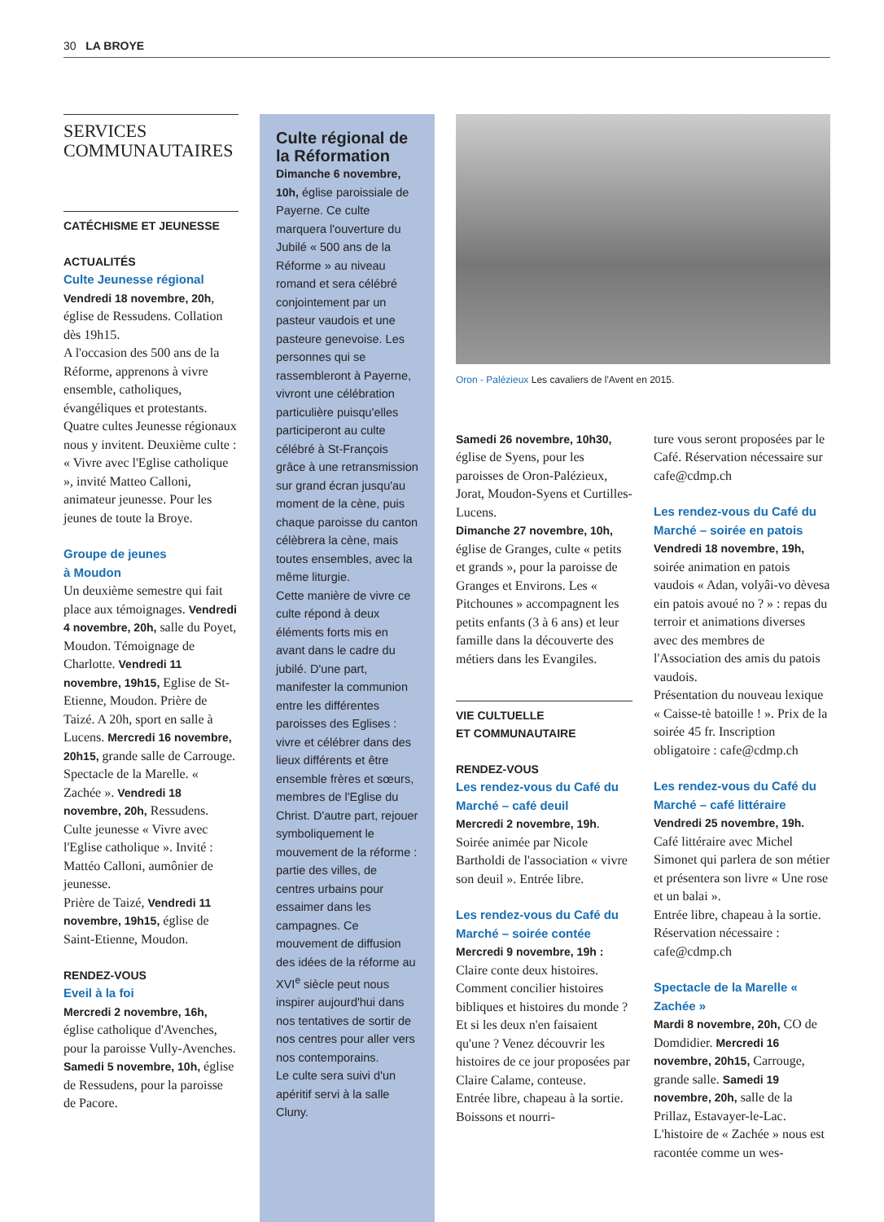30 LA BROYE
SERVICES
COMMUNAUTAIRES
CATÉCHISME ET JEUNESSE
ACTUALITÉS
Culte Jeunesse régional
Vendredi 18 novembre, 20h, église de Ressudens. Collation dès 19h15.
A l'occasion des 500 ans de la Réforme, apprenons à vivre ensemble, catholiques, évangéliques et protestants. Quatre cultes Jeunesse régionaux nous y invitent. Deuxième culte : « Vivre avec l'Eglise catholique », invité Matteo Calloni, animateur jeunesse. Pour les jeunes de toute la Broye.
Groupe de jeunes
à Moudon
Un deuxième semestre qui fait place aux témoignages. Vendredi 4 novembre, 20h, salle du Poyet, Moudon. Témoignage de Charlotte. Vendredi 11 novembre, 19h15, Eglise de St-Etienne, Moudon. Prière de Taizé. A 20h, sport en salle à Lucens. Mercredi 16 novembre, 20h15, grande salle de Carrouge. Spectacle de la Marelle. « Zachée ». Vendredi 18 novembre, 20h, Ressudens. Culte jeunesse « Vivre avec l'Eglise catholique ». Invité : Mattéo Calloni, aumônier de jeunesse.
Prière de Taizé, Vendredi 11 novembre, 19h15, église de Saint-Etienne, Moudon.
RENDEZ-VOUS
Eveil à la foi
Mercredi 2 novembre, 16h, église catholique d'Avenches, pour la paroisse Vully-Avenches.
Samedi 5 novembre, 10h, église de Ressudens, pour la paroisse de Pacore.
Culte régional de la Réformation
Dimanche 6 novembre, 10h, église paroissiale de Payerne. Ce culte marquera l'ouverture du Jubilé « 500 ans de la Réforme » au niveau romand et sera célébré conjointement par un pasteur vaudois et une pasteure genevoise. Les personnes qui se rassembleront à Payerne, vivront une célébration particulière puisqu'elles participeront au culte célébré à St-François grâce à une retransmission sur grand écran jusqu'au moment de la cène, puis chaque paroisse du canton célèbrera la cène, mais toutes ensembles, avec la même liturgie.
Cette manière de vivre ce culte répond à deux éléments forts mis en avant dans le cadre du jubilé. D'une part, manifester la communion entre les différentes paroisses des Eglises : vivre et célébrer dans des lieux différents et être ensemble frères et sœurs, membres de l'Eglise du Christ. D'autre part, rejouer symboliquement le mouvement de la réforme : partie des villes, de centres urbains pour essaimer dans les campagnes. Ce mouvement de diffusion des idées de la réforme au XVI<sup>e</sup> siècle peut nous inspirer aujourd'hui dans nos tentatives de sortir de nos centres pour aller vers nos contemporains.
Le culte sera suivi d'un apéritif servi à la salle Cluny.
Oron - Palézieux Les cavaliers de l'Avent en 2015.
Samedi 26 novembre, 10h30, église de Syens, pour les paroisses de Oron-Palézieux, Jorat, Moudon-Syens et Curtilles-Lucens.
Dimanche 27 novembre, 10h, église de Granges, culte « petits et grands », pour la paroisse de Granges et Environs. Les « Pitchounes » accompagnent les petits enfants (3 à 6 ans) et leur famille dans la découverte des métiers dans les Evangiles.
VIE CULTUELLE
ET COMMUNAUTAIRE
RENDEZ-VOUS
Les rendez-vous du Café du Marché – café deuil
Mercredi 2 novembre, 19h. Soirée animée par Nicole Bartholdi de l'association « vivre son deuil ». Entrée libre.
Les rendez-vous du Café du Marché – soirée contée
Mercredi 9 novembre, 19h : Claire conte deux histoires. Comment concilier histoires bibliques et histoires du monde ? Et si les deux n'en faisaient qu'une ? Venez découvrir les histoires de ce jour proposées par Claire Calame, conteuse.
Entrée libre, chapeau à la sortie. Boissons et nourri-
ture vous seront proposées par le Café. Réservation nécessaire sur cafe@cdmp.ch
Les rendez-vous du Café du Marché – soirée en patois
Vendredi 18 novembre, 19h, soirée animation en patois vaudois « Adan, volyâi-vo dèvesa ein patois avoué no ? » : repas du terroir et animations diverses avec des membres de l'Association des amis du patois vaudois.
Présentation du nouveau lexique « Caisse-tè batoille ! ». Prix de la soirée 45 fr. Inscription obligatoire : cafe@cdmp.ch
Les rendez-vous du Café du Marché – café littéraire
Vendredi 25 novembre, 19h. Café littéraire avec Michel Simonet qui parlera de son métier et présentera son livre « Une rose et un balai ».
Entrée libre, chapeau à la sortie. Réservation nécessaire : cafe@cdmp.ch
Spectacle de la Marelle « Zachée »
Mardi 8 novembre, 20h, CO de Domdidier. Mercredi 16 novembre, 20h15, Carrouge, grande salle. Samedi 19 novembre, 20h, salle de la Prillaz, Estavayer-le-Lac.
L'histoire de « Zachée » nous est racontée comme un wes-